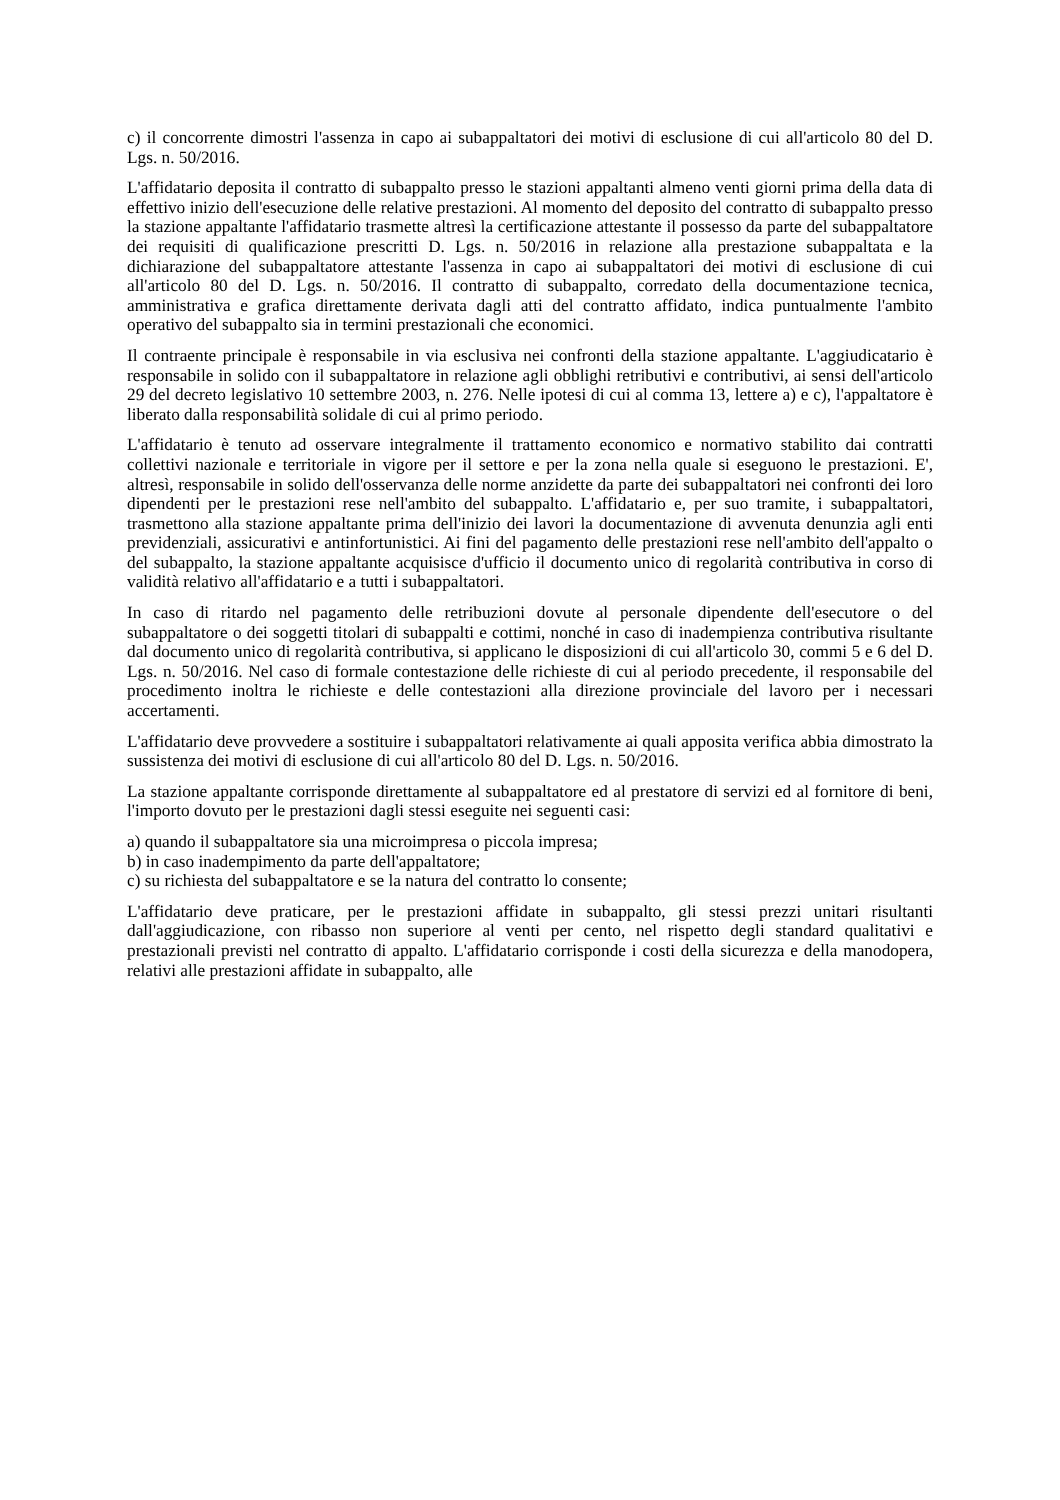c) il concorrente dimostri l'assenza in capo ai subappaltatori dei motivi di esclusione di cui all'articolo 80 del D. Lgs. n. 50/2016.
L'affidatario deposita il contratto di subappalto presso le stazioni appaltanti almeno venti giorni prima della data di effettivo inizio dell'esecuzione delle relative prestazioni. Al momento del deposito del contratto di subappalto presso la stazione appaltante l'affidatario trasmette altresì la certificazione attestante il possesso da parte del subappaltatore dei requisiti di qualificazione prescritti D. Lgs. n. 50/2016 in relazione alla prestazione subappaltata e la dichiarazione del subappaltatore attestante l'assenza in capo ai subappaltatori dei motivi di esclusione di cui all'articolo 80 del D. Lgs. n. 50/2016. Il contratto di subappalto, corredato della documentazione tecnica, amministrativa e grafica direttamente derivata dagli atti del contratto affidato, indica puntualmente l'ambito operativo del subappalto sia in termini prestazionali che economici.
Il contraente principale è responsabile in via esclusiva nei confronti della stazione appaltante. L'aggiudicatario è responsabile in solido con il subappaltatore in relazione agli obblighi retributivi e contributivi, ai sensi dell'articolo 29 del decreto legislativo 10 settembre 2003, n. 276. Nelle ipotesi di cui al comma 13, lettere a) e c), l'appaltatore è liberato dalla responsabilità solidale di cui al primo periodo.
L'affidatario è tenuto ad osservare integralmente il trattamento economico e normativo stabilito dai contratti collettivi nazionale e territoriale in vigore per il settore e per la zona nella quale si eseguono le prestazioni. E', altresì, responsabile in solido dell'osservanza delle norme anzidette da parte dei subappaltatori nei confronti dei loro dipendenti per le prestazioni rese nell'ambito del subappalto. L'affidatario e, per suo tramite, i subappaltatori, trasmettono alla stazione appaltante prima dell'inizio dei lavori la documentazione di avvenuta denunzia agli enti previdenziali, assicurativi e antinfortunistici. Ai fini del pagamento delle prestazioni rese nell'ambito dell'appalto o del subappalto, la stazione appaltante acquisisce d'ufficio il documento unico di regolarità contributiva in corso di validità relativo all'affidatario e a tutti i subappaltatori.
In caso di ritardo nel pagamento delle retribuzioni dovute al personale dipendente dell'esecutore o del subappaltatore o dei soggetti titolari di subappalti e cottimi, nonché in caso di inadempienza contributiva risultante dal documento unico di regolarità contributiva, si applicano le disposizioni di cui all'articolo 30, commi 5 e 6 del D. Lgs. n. 50/2016. Nel caso di formale contestazione delle richieste di cui al periodo precedente, il responsabile del procedimento inoltra le richieste e delle contestazioni alla direzione provinciale del lavoro per i necessari accertamenti.
L'affidatario deve provvedere a sostituire i subappaltatori relativamente ai quali apposita verifica abbia dimostrato la sussistenza dei motivi di esclusione di cui all'articolo 80 del D. Lgs. n. 50/2016.
La stazione appaltante corrisponde direttamente al subappaltatore ed al prestatore di servizi ed al fornitore di beni, l'importo dovuto per le prestazioni dagli stessi eseguite nei seguenti casi:
a) quando il subappaltatore sia una microimpresa o piccola impresa;
b) in caso inadempimento da parte dell'appaltatore;
c) su richiesta del subappaltatore e se la natura del contratto lo consente;
L'affidatario deve praticare, per le prestazioni affidate in subappalto, gli stessi prezzi unitari risultanti dall'aggiudicazione, con ribasso non superiore al venti per cento, nel rispetto degli standard qualitativi e prestazionali previsti nel contratto di appalto. L'affidatario corrisponde i costi della sicurezza e della manodopera, relativi alle prestazioni affidate in subappalto, alle